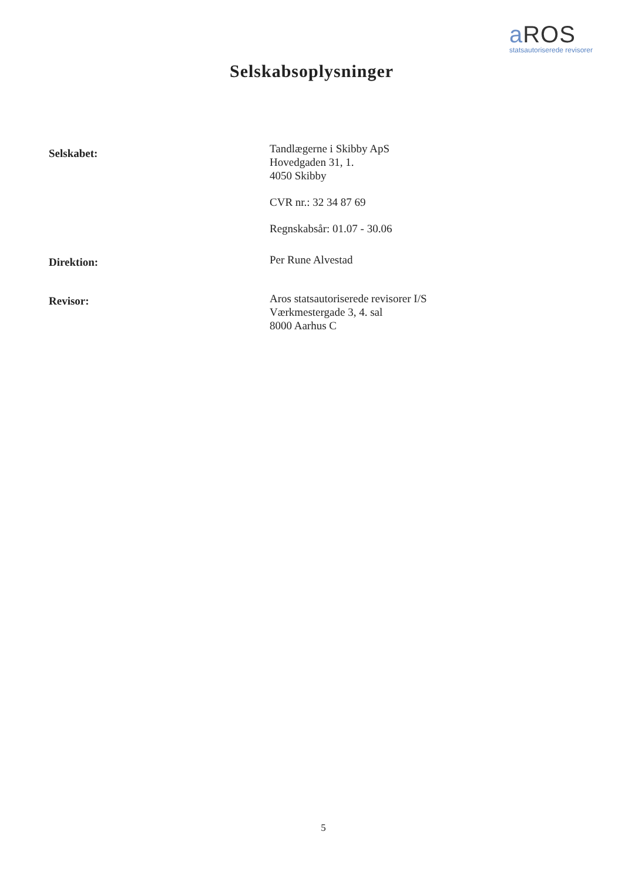a ROS
statsautoriserede revisorer
Selskabsoplysninger
Selskabet:
Tandlægerne i Skibby ApS
Hovedgaden 31, 1.
4050 Skibby
CVR nr.: 32 34 87 69
Regnskabsår: 01.07 - 30.06
Direktion:
Per Rune Alvestad
Revisor:
Aros statsautoriserede revisorer I/S
Værkmestergade 3, 4. sal
8000 Aarhus C
5